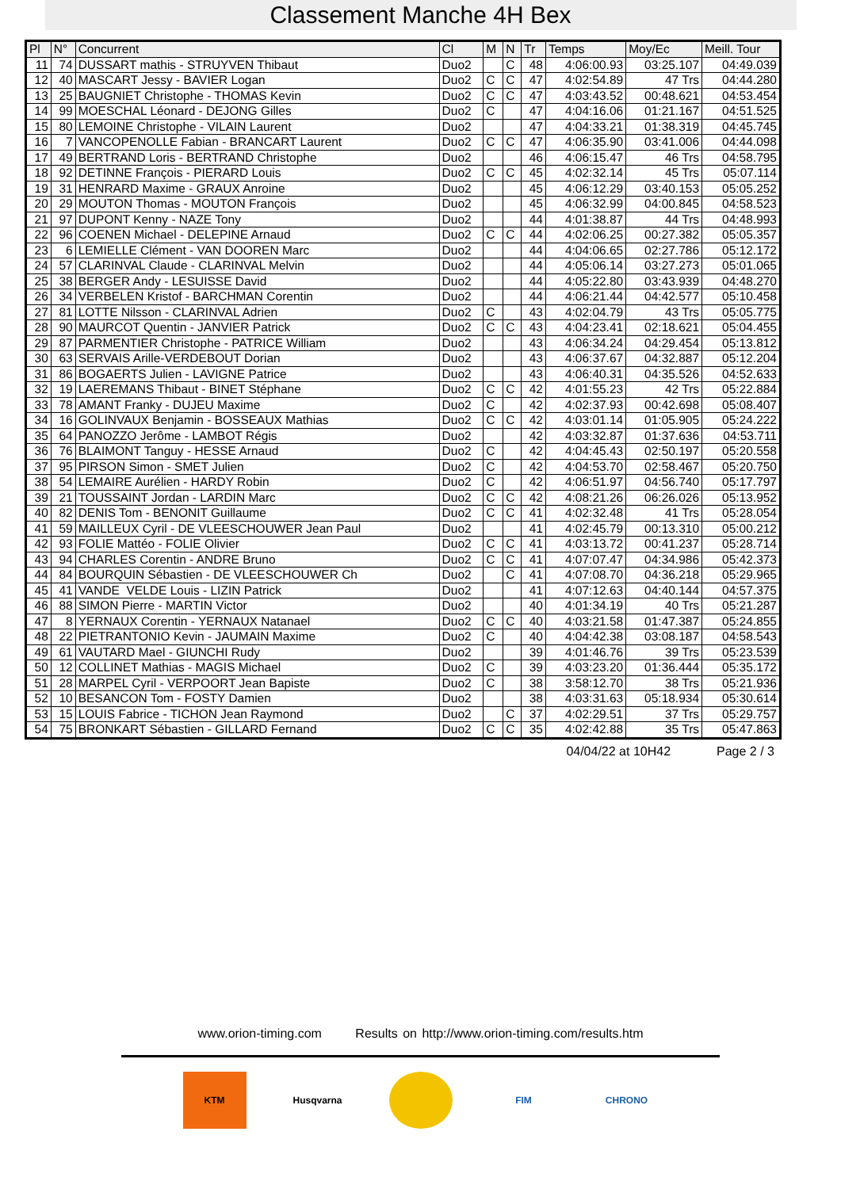Classement Manche 4H Bex
| Pl | N° | Concurrent | Cl | M | N | Tr | Temps | Moy/Ec | Meill. Tour |
| --- | --- | --- | --- | --- | --- | --- | --- | --- | --- |
| 11 | 74 | DUSSART mathis - STRUYVEN Thibaut | Duo2 | | C | 48 | 4:06:00.93 | 03:25.107 | 04:49.039 |
| 12 | 40 | MASCART Jessy - BAVIER Logan | Duo2 | C | C | 47 | 4:02:54.89 | 47 Trs | 04:44.280 |
| 13 | 25 | BAUGNIET Christophe - THOMAS Kevin | Duo2 | C | C | 47 | 4:03:43.52 | 00:48.621 | 04:53.454 |
| 14 | 99 | MOESCHAL Léonard - DEJONG Gilles | Duo2 | C | | 47 | 4:04:16.06 | 01:21.167 | 04:51.525 |
| 15 | 80 | LEMOINE Christophe - VILAIN Laurent | Duo2 | | | 47 | 4:04:33.21 | 01:38.319 | 04:45.745 |
| 16 | 7 | VANCOPENOLLE Fabian - BRANCART Laurent | Duo2 | C | C | 47 | 4:06:35.90 | 03:41.006 | 04:44.098 |
| 17 | 49 | BERTRAND Loris - BERTRAND Christophe | Duo2 | | | 46 | 4:06:15.47 | 46 Trs | 04:58.795 |
| 18 | 92 | DETINNE François - PIERARD Louis | Duo2 | C | C | 45 | 4:02:32.14 | 45 Trs | 05:07.114 |
| 19 | 31 | HENRARD Maxime - GRAUX Anroine | Duo2 | | | 45 | 4:06:12.29 | 03:40.153 | 05:05.252 |
| 20 | 29 | MOUTON Thomas - MOUTON François | Duo2 | | | 45 | 4:06:32.99 | 04:00.845 | 04:58.523 |
| 21 | 97 | DUPONT Kenny - NAZE Tony | Duo2 | | | 44 | 4:01:38.87 | 44 Trs | 04:48.993 |
| 22 | 96 | COENEN Michael - DELEPINE Arnaud | Duo2 | C | C | 44 | 4:02:06.25 | 00:27.382 | 05:05.357 |
| 23 | 6 | LEMIELLE Clément - VAN DOOREN Marc | Duo2 | | | 44 | 4:04:06.65 | 02:27.786 | 05:12.172 |
| 24 | 57 | CLARINVAL Claude - CLARINVAL Melvin | Duo2 | | | 44 | 4:05:06.14 | 03:27.273 | 05:01.065 |
| 25 | 38 | BERGER Andy - LESUISSE David | Duo2 | | | 44 | 4:05:22.80 | 03:43.939 | 04:48.270 |
| 26 | 34 | VERBELEN Kristof - BARCHMAN Corentin | Duo2 | | | 44 | 4:06:21.44 | 04:42.577 | 05:10.458 |
| 27 | 81 | LOTTE Nilsson - CLARINVAL Adrien | Duo2 | C | | 43 | 4:02:04.79 | 43 Trs | 05:05.775 |
| 28 | 90 | MAURCOT Quentin - JANVIER Patrick | Duo2 | C | C | 43 | 4:04:23.41 | 02:18.621 | 05:04.455 |
| 29 | 87 | PARMENTIER Christophe - PATRICE William | Duo2 | | | 43 | 4:06:34.24 | 04:29.454 | 05:13.812 |
| 30 | 63 | SERVAIS Arille-VERDEBOUT Dorian | Duo2 | | | 43 | 4:06:37.67 | 04:32.887 | 05:12.204 |
| 31 | 86 | BOGAERTS Julien - LAVIGNE Patrice | Duo2 | | | 43 | 4:06:40.31 | 04:35.526 | 04:52.633 |
| 32 | 19 | LAEREMANS Thibaut - BINET Stéphane | Duo2 | C | C | 42 | 4:01:55.23 | 42 Trs | 05:22.884 |
| 33 | 78 | AMANT Franky - DUJEU Maxime | Duo2 | C | | 42 | 4:02:37.93 | 00:42.698 | 05:08.407 |
| 34 | 16 | GOLINVAUX Benjamin - BOSSEAUX Mathias | Duo2 | C | C | 42 | 4:03:01.14 | 01:05.905 | 05:24.222 |
| 35 | 64 | PANOZZO Jerôme - LAMBOT Régis | Duo2 | | | 42 | 4:03:32.87 | 01:37.636 | 04:53.711 |
| 36 | 76 | BLAIMONT Tanguy - HESSE Arnaud | Duo2 | C | | 42 | 4:04:45.43 | 02:50.197 | 05:20.558 |
| 37 | 95 | PIRSON Simon - SMET Julien | Duo2 | C | | 42 | 4:04:53.70 | 02:58.467 | 05:20.750 |
| 38 | 54 | LEMAIRE Aurélien - HARDY Robin | Duo2 | C | | 42 | 4:06:51.97 | 04:56.740 | 05:17.797 |
| 39 | 21 | TOUSSAINT Jordan - LARDIN Marc | Duo2 | C | C | 42 | 4:08:21.26 | 06:26.026 | 05:13.952 |
| 40 | 82 | DENIS Tom - BENONIT Guillaume | Duo2 | C | C | 41 | 4:02:32.48 | 41 Trs | 05:28.054 |
| 41 | 59 | MAILLEUX Cyril - DE VLEESCHOUWER Jean Paul | Duo2 | | | 41 | 4:02:45.79 | 00:13.310 | 05:00.212 |
| 42 | 93 | FOLIE Mattéo - FOLIE Olivier | Duo2 | C | C | 41 | 4:03:13.72 | 00:41.237 | 05:28.714 |
| 43 | 94 | CHARLES Corentin - ANDRE Bruno | Duo2 | C | C | 41 | 4:07:07.47 | 04:34.986 | 05:42.373 |
| 44 | 84 | BOURQUIN Sébastien - DE VLEESCHOUWER Ch | Duo2 | | C | 41 | 4:07:08.70 | 04:36.218 | 05:29.965 |
| 45 | 41 | VANDE VELDE Louis - LIZIN Patrick | Duo2 | | | 41 | 4:07:12.63 | 04:40.144 | 04:57.375 |
| 46 | 88 | SIMON Pierre - MARTIN Victor | Duo2 | | | 40 | 4:01:34.19 | 40 Trs | 05:21.287 |
| 47 | 8 | YERNAUX Corentin - YERNAUX Natanael | Duo2 | C | C | 40 | 4:03:21.58 | 01:47.387 | 05:24.855 |
| 48 | 22 | PIETRANTONIO Kevin - JAUMAIN Maxime | Duo2 | C | | 40 | 4:04:42.38 | 03:08.187 | 04:58.543 |
| 49 | 61 | VAUTARD Mael - GIUNCHI Rudy | Duo2 | | | 39 | 4:01:46.76 | 39 Trs | 05:23.539 |
| 50 | 12 | COLLINET Mathias - MAGIS Michael | Duo2 | C | | 39 | 4:03:23.20 | 01:36.444 | 05:35.172 |
| 51 | 28 | MARPEL Cyril - VERPOORT Jean Bapiste | Duo2 | C | | 38 | 3:58:12.70 | 38 Trs | 05:21.936 |
| 52 | 10 | BESANCON Tom - FOSTY Damien | Duo2 | | | 38 | 4:03:31.63 | 05:18.934 | 05:30.614 |
| 53 | 15 | LOUIS Fabrice - TICHON Jean Raymond | Duo2 | | C | 37 | 4:02:29.51 | 37 Trs | 05:29.757 |
| 54 | 75 | BRONKART Sébastien - GILLARD Fernand | Duo2 | C | C | 35 | 4:02:42.88 | 35 Trs | 05:47.863 |
04/04/22 at 10H42 Page 2 / 3
www.orion-timing.com Results on http://www.orion-timing.com/results.htm
KTM Husqvarna FIM CHRONO